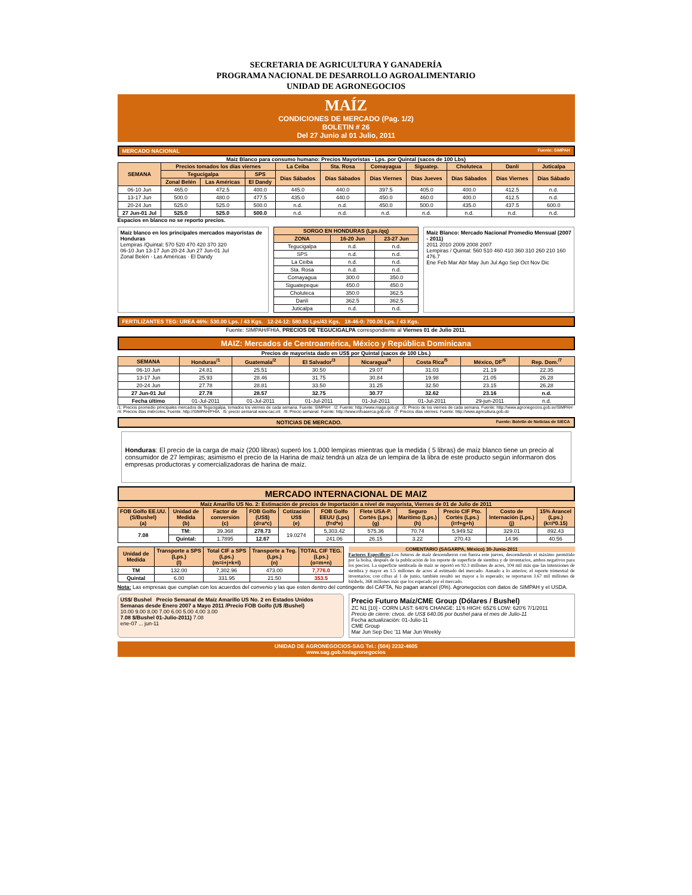SECRETARIA DE AGRICULTURA Y GANADERÍA
PROGRAMA NACIONAL DE DESARROLLO AGROALIMENTARIO
UNIDAD DE AGRONEGOCIOS
MAÍZ
CONDICIONES DE MERCADO (Pag. 1/2)
BOLETIN # 26
Del 27 Junio al 01 Julio, 2011
MERCADO NACIONAL Fuente: SIMPAH
Maíz Blanco para consumo humano: Precios Mayoristas - Lps. por Quintal (sacos de 100 Lbs)
| SEMANA | Precios tomados los días viernes | | | La Ceiba | Sta. Rosa | Comayagua | Siguatep. | Choluteca | Danlí | Juticalpa |
| --- | --- | --- | --- | --- | --- | --- | --- | --- | --- | --- |
| | Tegucigalpa | | SPS | Días Sábados | Días Sábados | Días Viernes | Días Jueves | Días Sábados | Días Viernes | Días Sábado |
| | Zonal Belén | Las Américas | El Dandy | | | | | | | |
| 06-10 Jun | 465.0 | 472.5 | 400.0 | 445.0 | 440.0 | 397.5 | 405.0 | 400.0 | 412.5 | n.d. |
| 13-17 Jun | 500.0 | 480.0 | 477.5 | 435.0 | 440.0 | 450.0 | 460.0 | 400.0 | 412.5 | n.d. |
| 20-24 Jun | 525.0 | 525.0 | 500.0 | n.d. | n.d. | 450.0 | 500.0 | 435.0 | 437.5 | 600.0 |
| 27 Jun-01 Jul | 525.0 | 525.0 | 500.0 | n.d. | n.d. | n.d. | n.d. | n.d. | n.d. | n.d. |
Espacios en blanco no se reporto precios.
Maíz blanco en los principales mercados mayoristas de Honduras
Lempiras /Quintal: 570 520 470 420 370 320
06-10 Jun 13-17 Jun 20-24 Jun 27 Jun-01 Jul
Zonal Belén · Las Américas · El Dandy
| SORGO EN HONDURAS (Lps./qq) | | |
| --- | --- | --- |
| ZONA | 16-20 Jun | 23-27 Jun |
| Tegucigalpa | n.d. | n.d. |
| SPS | n.d. | n.d. |
| La Ceiba | n.d. | n.d. |
| Sta. Rosa | n.d. | n.d. |
| Comayagua | 300.0 | 350.0 |
| Siguatepeque | 450.0 | 450.0 |
| Choluteca | 350.0 | 362.5 |
| Danlí | 362.5 | 362.5 |
| Juticalpa | n.d. | n.d. |
Maíz Blanco: Mercado Nacional Promedio Mensual (2007 - 2011)
2011 2010 2009 2008 2007
Lempiras / Quintal: 560 510 460 410 360 310 260 210 160
476.7
Ene Feb Mar Abr May Jun Jul Ago Sep Oct Nov Dic
FERTILIZANTES TEG: UREA 46%: 530.00 Lps. / 43 Kgs. 12-24-12: 580.00 Lps/43 Kgs. 18-46-0: 700.00 Lps. / 43 Kgs.
Fuente: SIMPAH/FHIA, PRECIOS DE TEGUCIGALPA correspondiente al Viernes 01 de Julio 2011.
MAIZ: Mercados de Centroamérica, México y República Dominicana
Precios de mayorista dado en US$ por Quintal (sacos de 100 Lbs.)
| SEMANA | Honduras<sup>/1</sup> | Guatemala<sup>/2</sup> | El Salvador<sup>/3</sup> | Nicaragua<sup>/4</sup> | Costa Rica<sup>/5</sup> | México, DF<sup>/6</sup> | Rep. Dom.<sup>/7</sup> |
| --- | --- | --- | --- | --- | --- | --- | --- |
| 06-10 Jun | 24.81 | 25.51 | 30.50 | 29.07 | 31.03 | 21.19 | 22.35 |
| 13-17 Jun | 25.93 | 28.46 | 31.75 | 30.84 | 19.98 | 21.05 | 26.28 |
| 20-24 Jun | 27.78 | 28.81 | 33.50 | 31.25 | 32.50 | 23.15 | 26.28 |
| 27 Jun-01 Jul | 27.78 | 28.57 | 32.75 | 30.77 | 32.62 | 23.16 | n.d. |
| Fecha último | 01-Jul-2011 | 01-Jul-2011 | 01-Jul-2011 | 01-Jul-2011 | 01-Jul-2011 | 29-jun-2011 | n.d. |
/1: Precios promedio principales mercados de Tegucigalpa, tomados los viernes de cada semana. Fuente: SIMPAH /2: Fuente: http://www.maga.gob.gt /3: Precio de los viernes de cada semana. Fuente: http://www.agronegocios.gob.sv/SIMPAH
/4: Precios días miércoles. Fuente: http://SIMPAH/FHIA /5: precio semanal www.cac.int /6: Precio semanal. Fuente: http://www.infoaserca.gob.mx /7: Precios días viernes. Fuente: http://www.agricultura.gob.do
NOTICIAS DE MERCADO. Fuente: Boletin de Noticias de SIECA
Honduras: El precio de la carga de maíz (200 libras) superó los 1,000 lempiras mientras que la medida ( 5 libras) de maíz blanco tiene un precio al consumidor de 27 lempiras; asimismo el precio de la Harina de maíz tendrá un alza de un lempira de la libra de este producto según informaron dos empresas productoras y comercializadoras de harina de maíz.
MERCADO INTERNACIONAL DE MAIZ
Maíz Amarillo US No. 2: Estimación de precios de Importación a nivel de mayorista, Viernes de 01 de Julio de 2011
| FOB Golfo EE.UU. (S/Bushel) (a) | Unidad de Medida (b) | Factor de conversión (c) | FOB Golfo (US$) (d=a*c) | Cotización US$ (e) | FOB Golfo EEUU (Lps) (f=d*e) | Flete USA-P. Cortés (Lps.) (g) | Seguro Marítimo (Lps.) (h) | Precio CIF Pto. Cortés (Lps.) (i=f+g+h) | Costo de Internación (Lps.) (j) | 15% Arancel (Lps.) (k=i*0.15) |
| --- | --- | --- | --- | --- | --- | --- | --- | --- | --- | --- |
| 7.08 | TM: | 39.368 | 278.73 | 19.0274 | 5,303.42 | 575.36 | 70.74 | 5,949.52 | 329.01 | 892.43 |
| | Quintal: | 1.7895 | 12.67 | | 241.06 | 26.15 | 3.22 | 270.43 | 14.96 | 40.56 |
| Unidad de Medida | Transporte a SPS (Lps.) (l) | Total CIF a SPS (Lps.) (m=i+j+k+l) | Transporte a Teg. (Lps.) (n) | TOTAL CIF TEG. (Lps.) (o=m+n) |
| --- | --- | --- | --- | --- |
| TM | 132.00 | 7,302.96 | 473.00 | 7,776.0 |
| Quintal | 6.00 | 331.95 | 21.50 | 353.5 |
COMENTARIO (SAGARPA, México) 30-Junio-2011
Factores Específicos: Los futuros de maíz descendieron con fuerza este jueves, descendiendo el máximo permitido por la bolsa, después de la publicación de los reporte de superficie de siembra y de inventarios, ambos negativos para los precios. La superficie sembrada de maíz se reportó en 92.3 millones de acres, 104 mil más que las intensiones de siembra y mayor en 1.5 millones de acres al estimado del mercado. Aunado a lo anterior, el reporte trimestral de inventarios; con cifras al 1 de junio, también resultó ser mayor a lo esperado; se reportaron 3.67 mil millones de búshels, 368 millones más que los esperado por el mercado.
Nota: Las empresas que cumplan con los acuerdos del convenio y las que esten dentro del contingente del CAFTA, No pagan arancel (0%). Agronegocios con datos de SIMPAH y el USDA.
US$/ Bushel Precio Semanal de Maíz Amarillo US No. 2 en Estados Unidos
Semanas desde Enero 2007 a Mayo 2011 /Precio FOB Golfo (U$ /Bushel)
10.00 9.00 8.00 7.00 6.00 5.00 4.00 3.00
7.08 $/Bushel 01-Julio-2011) 7.08
ene-07 ... jun-11
Precio Futuro Maíz/CME Group (Dólares / Bushel)
ZC N1 [10] - CORN LAST: 640'6 CHANGE: 11'6 HIGH: 652'6 LOW: 620'6 7/1/2011
Precio de cierre: ctvos. de US$ 640.06 por bushel para el mes de Julio-11
Fecha actualización: 01-Julio-11
CME Group
Mar Jun Sep Dec '11 Mar Jun Weekly
UNIDAD DE AGRONEGOCIOS-SAG Tel.: (504) 2232-4605
www.sag.gob.hn/agronegocios